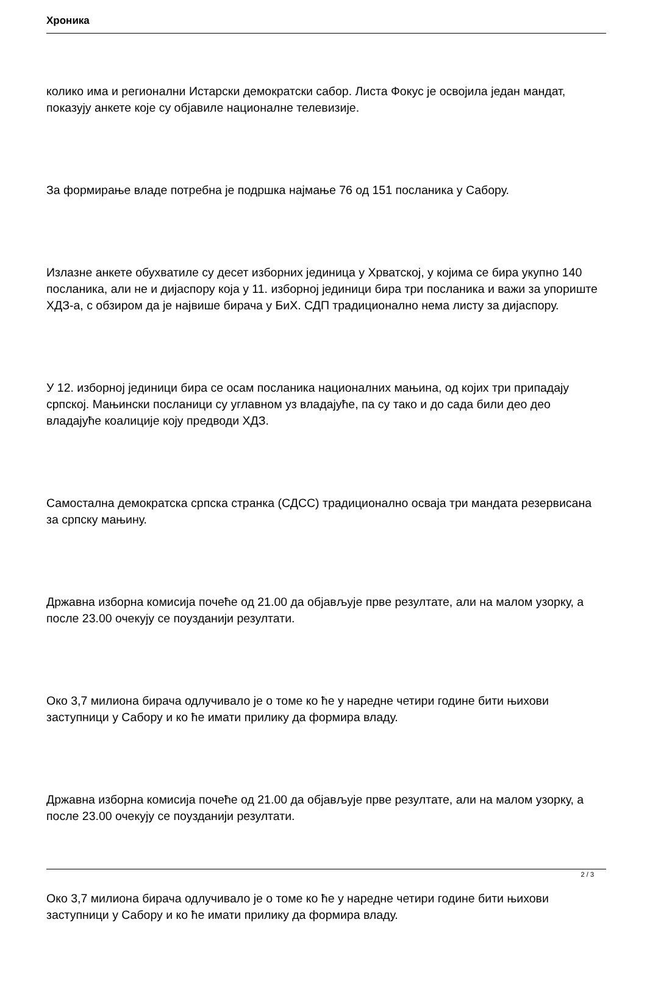Хроника
колико има и регионални Истарски демократски сабор. Листа Фокус је освојила један мандат, показују анкете које су објавиле националне телевизије.
За формирање владе потребна је подршка најмање 76 од 151 посланика у Сабору.
Излазне анкете обухватиле су десет изборних јединица у Хрватској, у којима се бира укупно 140 посланика, али не и дијаспору која у 11. изборној јединици бира три посланика и важи за упориште ХДЗ-а, с обзиром да је највише бирача у БиХ. СДП традиционално нема листу за дијаспору.
У 12. изборној јединици бира се осам посланика националних мањина, од којих три припадају српској. Мањински посланици су углавном уз владајуће, па су тако и до сада били део део владајуће коалиције коју предводи ХДЗ.
Самостална демократска српска странка (СДСС) традиционално осваја три мандата резервисана за српску мањину.
Државна изборна комисија почеће од 21.00 да објављује прве резултате, али на малом узорку, а после 23.00 очекују се поузданији резултати.
Око 3,7 милиона бирача одлучивало је о томе ко ће у наредне четири године бити њихови заступници у Сабору и ко ће имати прилику да формира владу.
Државна изборна комисија почеће од 21.00 да објављује прве резултате, али на малом узорку, а после 23.00 очекују се поузданији резултати.
Око 3,7 милиона бирача одлучивало је о томе ко ће у наредне четири године бити њихови заступници у Сабору и ко ће имати прилику да формира владу.
2 / 3